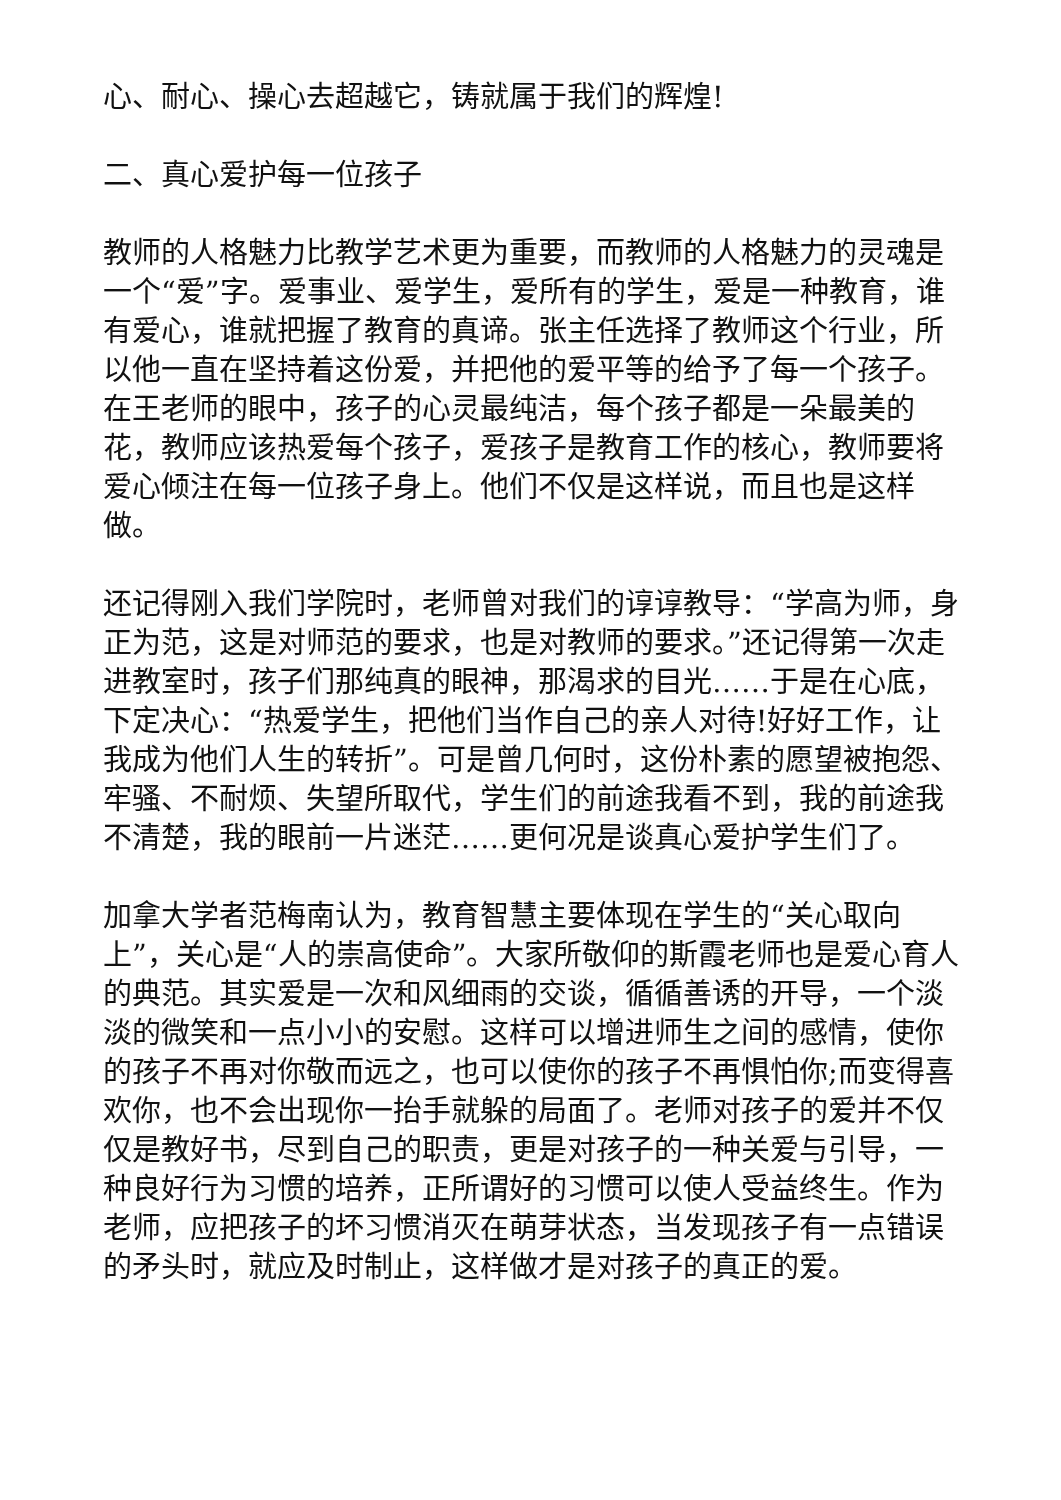心、耐心、操心去超越它，铸就属于我们的辉煌!
二、真心爱护每一位孩子
教师的人格魅力比教学艺术更为重要，而教师的人格魅力的灵魂是一个“爱”字。爱事业、爱学生，爱所有的学生，爱是一种教育，谁有爱心，谁就把握了教育的真谛。张主任选择了教师这个行业，所以他一直在坚持着这份爱，并把他的爱平等的给予了每一个孩子。在王老师的眼中，孩子的心灵最纯洁，每个孩子都是一朵最美的花，教师应该热爱每个孩子，爱孩子是教育工作的核心，教师要将爱心倾注在每一位孩子身上。他们不仅是这样说，而且也是这样做。
还记得刚入我们学院时，老师曾对我们的谆谆教导：“学高为师，身正为范，这是对师范的要求，也是对教师的要求。”还记得第一次走进教室时，孩子们那纯真的眼神，那渴求的目光……于是在心底，下定决心：“热爱学生，把他们当作自己的亲人对待!好好工作，让我成为他们人生的转折”。可是曾几何时，这份朴素的愿望被抱怨、牢骚、不耐烦、失望所取代，学生们的前途我看不到，我的前途我不清楚，我的眼前一片迷茫……更何况是谈真心爱护学生们了。
加拿大学者范梅南认为，教育智慧主要体现在学生的“关心取向上”，关心是“人的崇高使命”。大家所敬仰的斯霞老师也是爱心育人的典范。其实爱是一次和风细雨的交谈，循循善诱的开导，一个淡淡的微笑和一点小小的安慰。这样可以增进师生之间的感情，使你的孩子不再对你敬而远之，也可以使你的孩子不再惧怕你;而变得喜欢你，也不会出现你一抬手就躲的局面了。老师对孩子的爱并不仅仅是教好书，尽到自己的职责，更是对孩子的一种关爱与引导，一种良好行为习惯的培养，正所谓好的习惯可以使人受益终生。作为老师，应把孩子的坏习惯消灭在萌芽状态，当发现孩子有一点错误的矛头时，就应及时制止，这样做才是对孩子的真正的爱。